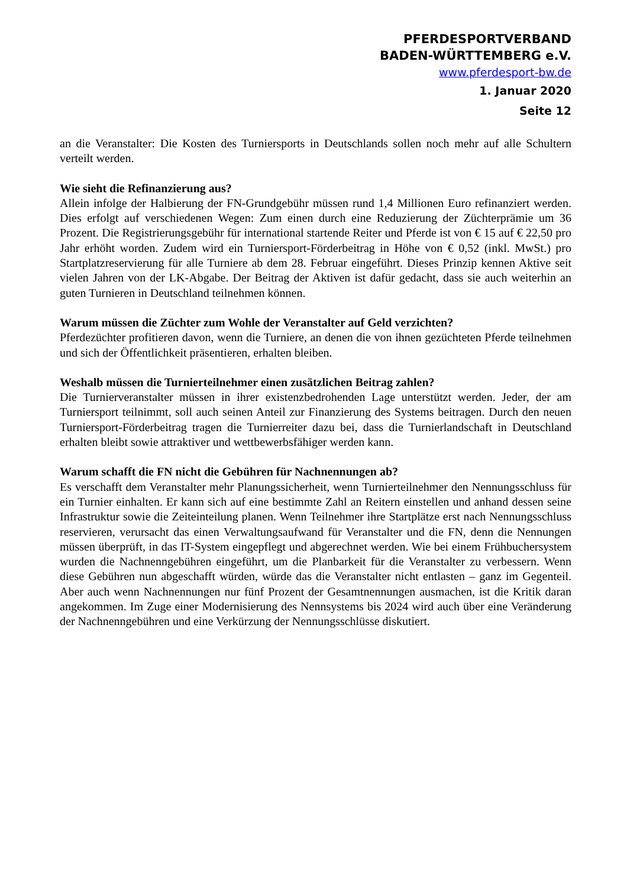PFERDESPORTVERBAND
BADEN-WÜRTTEMBERG e.V.
www.pferdesport-bw.de
1. Januar 2020
Seite 12
an die Veranstalter: Die Kosten des Turniersports in Deutschlands sollen noch mehr auf alle Schultern verteilt werden.
Wie sieht die Refinanzierung aus?
Allein infolge der Halbierung der FN-Grundgebühr müssen rund 1,4 Millionen Euro refinanziert werden. Dies erfolgt auf verschiedenen Wegen: Zum einen durch eine Reduzierung der Züchterprämie um 36 Prozent. Die Registrierungsgebühr für international startende Reiter und Pferde ist von € 15 auf € 22,50 pro Jahr erhöht worden. Zudem wird ein Turniersport-Förderbeitrag in Höhe von € 0,52 (inkl. MwSt.) pro Startplatzreservierung für alle Turniere ab dem 28. Februar eingeführt. Dieses Prinzip kennen Aktive seit vielen Jahren von der LK-Abgabe. Der Beitrag der Aktiven ist dafür gedacht, dass sie auch weiterhin an guten Turnieren in Deutschland teilnehmen können.
Warum müssen die Züchter zum Wohle der Veranstalter auf Geld verzichten?
Pferdezüchter profitieren davon, wenn die Turniere, an denen die von ihnen gezüchteten Pferde teilnehmen und sich der Öffentlichkeit präsentieren, erhalten bleiben.
Weshalb müssen die Turnierteilnehmer einen zusätzlichen Beitrag zahlen?
Die Turnierveranstalter müssen in ihrer existenzbedrohenden Lage unterstützt werden. Jeder, der am Turniersport teilnimmt, soll auch seinen Anteil zur Finanzierung des Systems beitragen. Durch den neuen Turniersport-Förderbeitrag tragen die Turnierreiter dazu bei, dass die Turnierlandschaft in Deutschland erhalten bleibt sowie attraktiver und wettbewerbsfähiger werden kann.
Warum schafft die FN nicht die Gebühren für Nachnennungen ab?
Es verschafft dem Veranstalter mehr Planungssicherheit, wenn Turnierteilnehmer den Nennungsschluss für ein Turnier einhalten. Er kann sich auf eine bestimmte Zahl an Reitern einstellen und anhand dessen seine Infrastruktur sowie die Zeiteinteilung planen. Wenn Teilnehmer ihre Startplätze erst nach Nennungsschluss reservieren, verursacht das einen Verwaltungsaufwand für Veranstalter und die FN, denn die Nennungen müssen überprüft, in das IT-System eingepflegt und abgerechnet werden. Wie bei einem Frühbuchersystem wurden die Nachnenngebühren eingeführt, um die Planbarkeit für die Veranstalter zu verbessern. Wenn diese Gebühren nun abgeschafft würden, würde das die Veranstalter nicht entlasten – ganz im Gegenteil. Aber auch wenn Nachnennungen nur fünf Prozent der Gesamtnennungen ausmachen, ist die Kritik daran angekommen. Im Zuge einer Modernisierung des Nennsystems bis 2024 wird auch über eine Veränderung der Nachnenngebühren und eine Verkürzung der Nennungsschlüsse diskutiert.